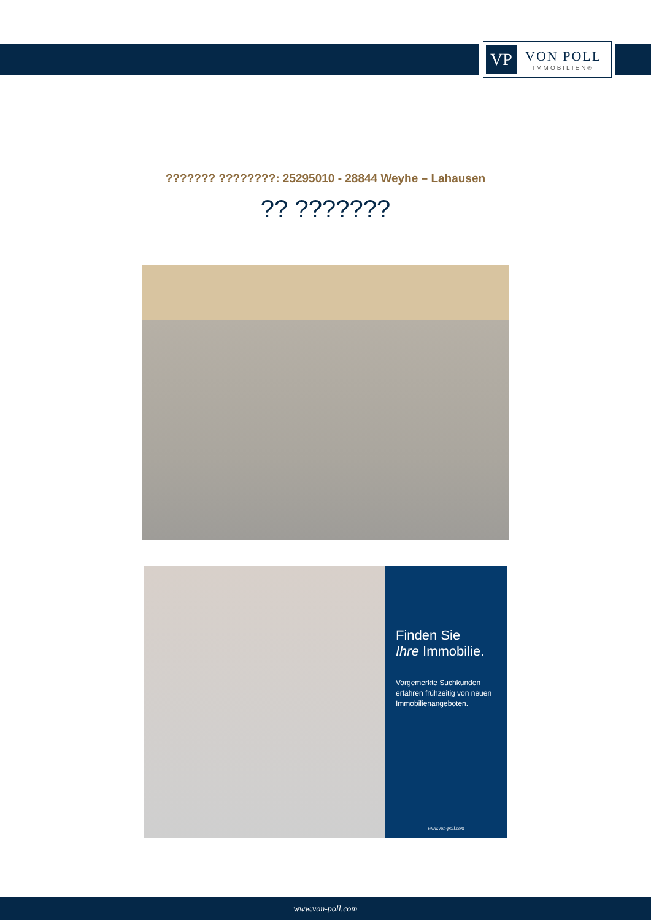VP
VON POLL
IMMOBILIEN®
??????? ????????: 25295010 - 28844 Weyhe – Lahausen
?? ???????
Finden Sie
Ihre Immobilie.
Vorgemerkte Suchkunden erfahren frühzeitig von neuen Immobilienangeboten.
www.von-poll.com
www.von-poll.com